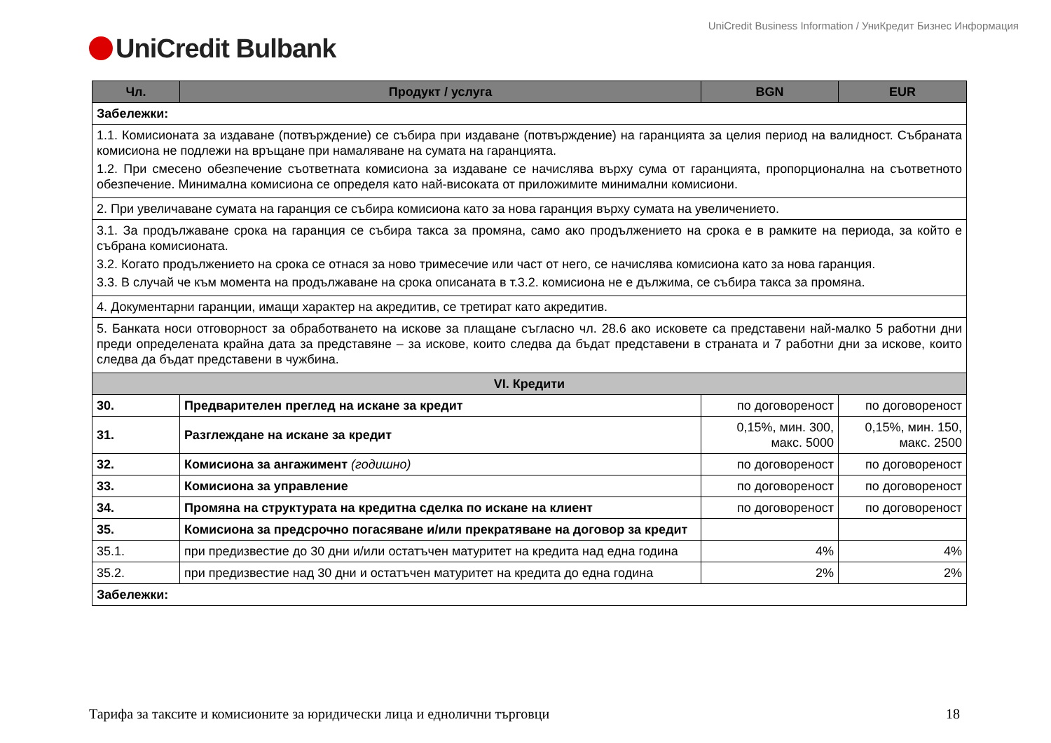UniCredit Business Information / УниКредит Бизнес Информация
UniCredit Bulbank
| Чл. | Продукт / услуга | BGN | EUR |
| --- | --- | --- | --- |
| Забележки: | | | |
| 1.1. Комисионата за издаване (потвърждение) се събира при издаване (потвърждение) на гаранцията за целия период на валидност. Събраната комисиона не подлежи на връщане при намаляване на сумата на гаранцията. 1.2. При смесено обезпечение съответната комисиона за издаване се начислява върху сума от гаранцията, пропорционална на съответното обезпечение. Минимална комисиона се определя като най-високата от приложимите минимални комисиони. | | | |
| 2. При увеличаване сумата на гаранция се събира комисиона като за нова гаранция върху сумата на увеличението. | | | |
| 3.1. За продължаване срока на гаранция се събира такса за промяна, само ако продължението на срока е в рамките на периода, за който е събрана комисионата. 3.2. Когато продължението на срока се отнася за ново тримесечие или част от него, се начислява комисиона като за нова гаранция. 3.3. В случай че към момента на продължаване на срока описаната в т.3.2. комисиона не е дължима, се събира такса за промяна. | | | |
| 4. Документарни гаранции, имащи характер на акредитив, се третират като акредитив. | | | |
| 5. Банката носи отговорност за обработването на искове за плащане съгласно чл. 28.6 ако исковете са представени най-малко 5 работни дни преди определената крайна дата за представяне – за искове, които следва да бъдат представени в страната и 7 работни дни за искове, които следва да бъдат представени в чужбина. | | | |
| VI. Кредити | | | |
| 30. | Предварителен преглед на искане за кредит | по договореност | по договореност |
| 31. | Разглеждане на искане за кредит | 0,15%, мин. 300, макс. 5000 | 0,15%, мин. 150, макс. 2500 |
| 32. | Комисиона за ангажимент (годишно) | по договореност | по договореност |
| 33. | Комисиона за управление | по договореност | по договореност |
| 34. | Промяна на структурата на кредитна сделка по искане на клиент | по договореност | по договореност |
| 35. | Комисиона за предсрочно погасяване и/или прекратяване на договор за кредит | | |
| 35.1. | при предизвестие до 30 дни и/или остатъчен матуритет на кредита над една година | 4% | 4% |
| 35.2. | при предизвестие над 30 дни и остатъчен матуритет на кредита до една година | 2% | 2% |
| Забележки: | | | |
Тарифа за таксите и комисионите за юридически лица и еднолични търговци 18